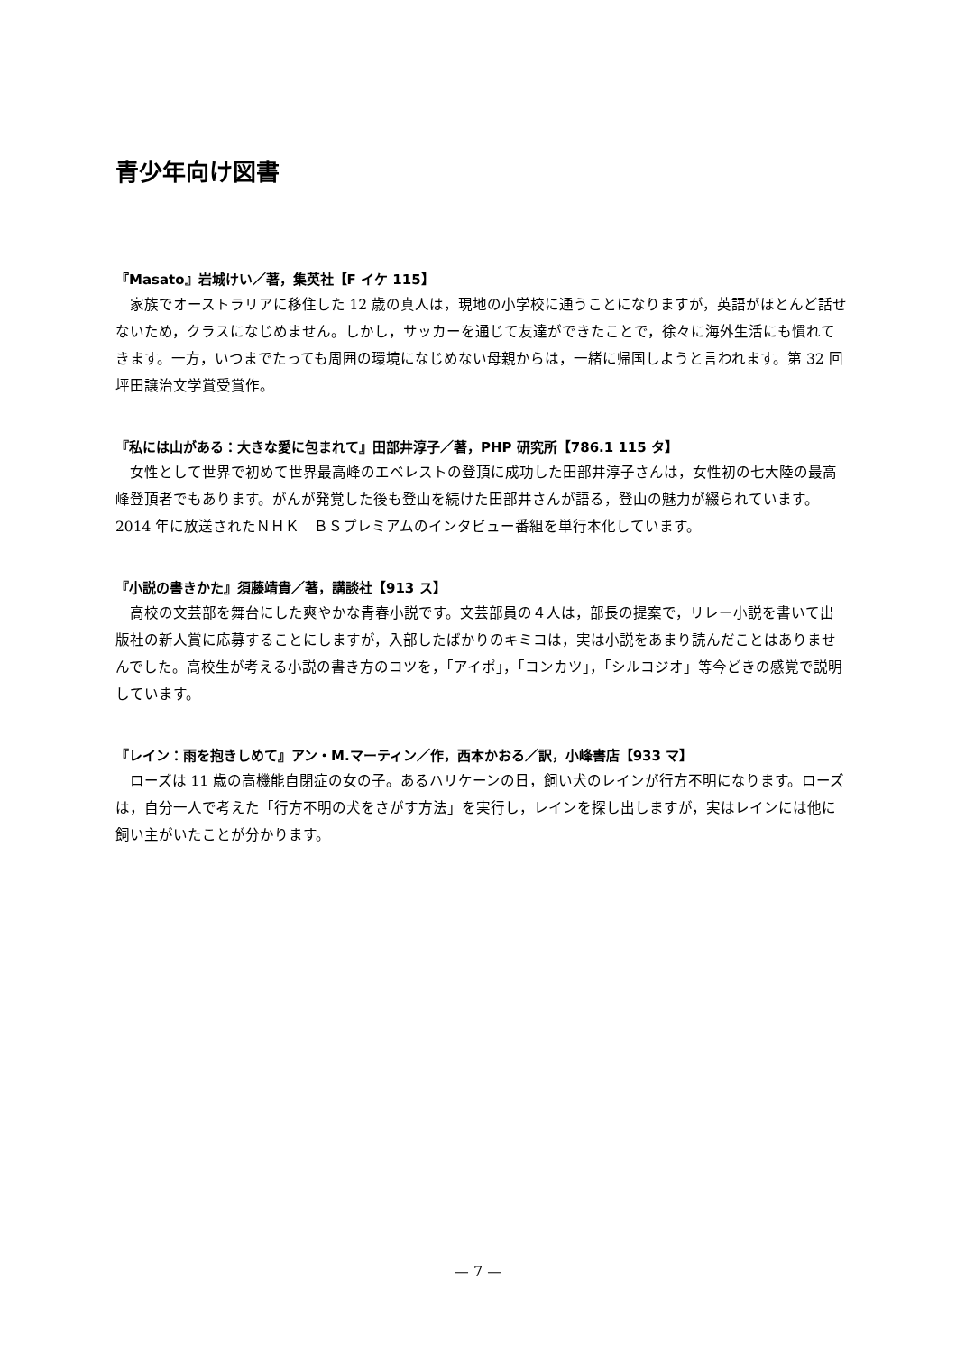青少年向け図書
『Masato』岩城けい／著，集英社【F イケ 115】
家族でオーストラリアに移住した 12 歳の真人は，現地の小学校に通うことになりますが，英語がほとんど話せないため，クラスになじめません。しかし，サッカーを通じて友達ができたことで，徐々に海外生活にも慣れてきます。一方，いつまでたっても周囲の環境になじめない母親からは，一緒に帰国しようと言われます。第 32 回坪田譲治文学賞受賞作。
『私には山がある：大きな愛に包まれて』田部井淳子／著，PHP 研究所【786.1 115 タ】
女性として世界で初めて世界最高峰のエベレストの登頂に成功した田部井淳子さんは，女性初の七大陸の最高峰登頂者でもあります。がんが発覚した後も登山を続けた田部井さんが語る，登山の魅力が綴られています。2014 年に放送されたＮＨＫ　ＢＳプレミアムのインタビュー番組を単行本化しています。
『小説の書きかた』須藤靖貴／著，講談社【913 ス】
高校の文芸部を舞台にした爽やかな青春小説です。文芸部員の４人は，部長の提案で，リレー小説を書いて出版社の新人賞に応募することにしますが，入部したばかりのキミコは，実は小説をあまり読んだことはありませんでした。高校生が考える小説の書き方のコツを，「アイポ」，「コンカツ」，「シルコジオ」等今どきの感覚で説明しています。
『レイン：雨を抱きしめて』アン・M.マーティン／作，西本かおる／訳，小峰書店【933 マ】
ローズは 11 歳の高機能自閉症の女の子。あるハリケーンの日，飼い犬のレインが行方不明になります。ローズは，自分一人で考えた「行方不明の犬をさがす方法」を実行し，レインを探し出しますが，実はレインには他に飼い主がいたことが分かります。
— 7 —